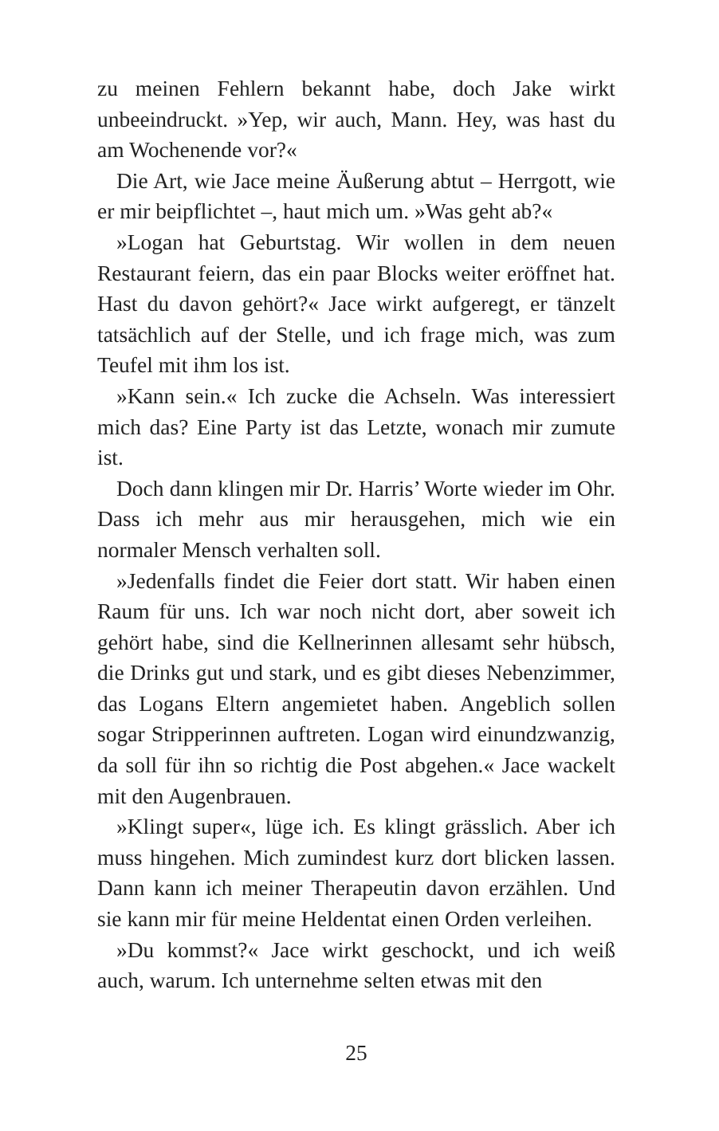zu meinen Fehlern bekannt habe, doch Jake wirkt unbeeindruckt. »Yep, wir auch, Mann. Hey, was hast du am Wochenende vor?«
Die Art, wie Jace meine Äußerung abtut – Herrgott, wie er mir beipflichtet –, haut mich um. »Was geht ab?«
»Logan hat Geburtstag. Wir wollen in dem neuen Restaurant feiern, das ein paar Blocks weiter eröffnet hat. Hast du davon gehört?« Jace wirkt aufgeregt, er tänzelt tatsächlich auf der Stelle, und ich frage mich, was zum Teufel mit ihm los ist.
»Kann sein.« Ich zucke die Achseln. Was interessiert mich das? Eine Party ist das Letzte, wonach mir zumute ist.
Doch dann klingen mir Dr. Harris’ Worte wieder im Ohr. Dass ich mehr aus mir herausgehen, mich wie ein normaler Mensch verhalten soll.
»Jedenfalls findet die Feier dort statt. Wir haben einen Raum für uns. Ich war noch nicht dort, aber soweit ich gehört habe, sind die Kellnerinnen allesamt sehr hübsch, die Drinks gut und stark, und es gibt dieses Nebenzimmer, das Logans Eltern angemietet haben. Angeblich sollen sogar Stripperinnen auftreten. Logan wird einundzwanzig, da soll für ihn so richtig die Post abgehen.« Jace wackelt mit den Augenbrauen.
»Klingt super«, lüge ich. Es klingt grässlich. Aber ich muss hingehen. Mich zumindest kurz dort blicken lassen. Dann kann ich meiner Therapeutin davon erzählen. Und sie kann mir für meine Heldentat einen Orden verleihen.
»Du kommst?« Jace wirkt geschockt, und ich weiß auch, warum. Ich unternehme selten etwas mit den
25